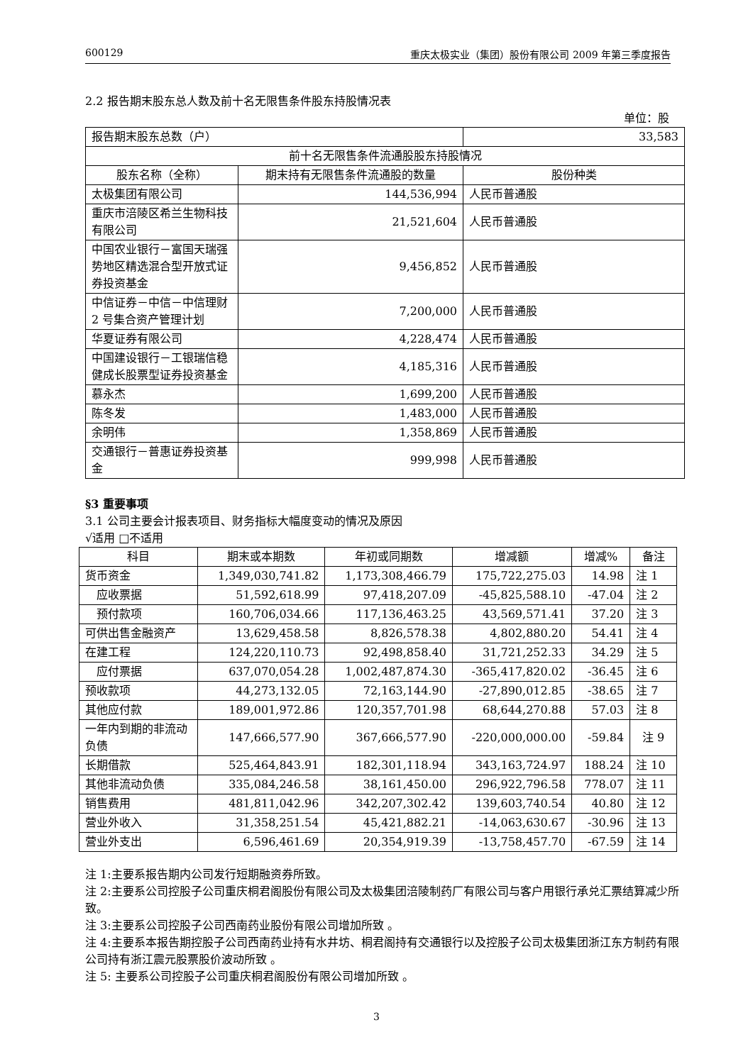600129 重庆太极实业（集团）股份有限公司 2009 年第三季度报告
2.2 报告期末股东总人数及前十名无限售条件股东持股情况表
单位：股
| 报告期末股东总数（户） | | 33,583 |
| 前十名无限售条件流通股股东持股情况 | | |
| 股东名称（全称） | 期末持有无限售条件流通股的数量 | 股份种类 |
| 太极集团有限公司 | 144,536,994 | 人民币普通股 |
| 重庆市涪陵区希兰生物科技有限公司 | 21,521,604 | 人民币普通股 |
| 中国农业银行－富国天瑞强势地区精选混合型开放式证券投资基金 | 9,456,852 | 人民币普通股 |
| 中信证券－中信－中信理财 2 号集合资产管理计划 | 7,200,000 | 人民币普通股 |
| 华夏证券有限公司 | 4,228,474 | 人民币普通股 |
| 中国建设银行－工银瑞信稳健成长股票型证券投资基金 | 4,185,316 | 人民币普通股 |
| 慕永杰 | 1,699,200 | 人民币普通股 |
| 陈冬发 | 1,483,000 | 人民币普通股 |
| 余明伟 | 1,358,869 | 人民币普通股 |
| 交通银行－普惠证券投资基金 | 999,998 | 人民币普通股 |
§3 重要事项
3.1 公司主要会计报表项目、财务指标大幅度变动的情况及原因
√适用 □不适用
| 科目 | 期末或本期数 | 年初或同期数 | 增减额 | 增减% | 备注 |
| --- | --- | --- | --- | --- | --- |
| 货币资金 | 1,349,030,741.82 | 1,173,308,466.79 | 175,722,275.03 | 14.98 | 注 1 |
| 应收票据 | 51,592,618.99 | 97,418,207.09 | -45,825,588.10 | -47.04 | 注 2 |
| 预付款项 | 160,706,034.66 | 117,136,463.25 | 43,569,571.41 | 37.20 | 注 3 |
| 可供出售金融资产 | 13,629,458.58 | 8,826,578.38 | 4,802,880.20 | 54.41 | 注 4 |
| 在建工程 | 124,220,110.73 | 92,498,858.40 | 31,721,252.33 | 34.29 | 注 5 |
| 应付票据 | 637,070,054.28 | 1,002,487,874.30 | -365,417,820.02 | -36.45 | 注 6 |
| 预收款项 | 44,273,132.05 | 72,163,144.90 | -27,890,012.85 | -38.65 | 注 7 |
| 其他应付款 | 189,001,972.86 | 120,357,701.98 | 68,644,270.88 | 57.03 | 注 8 |
| 一年内到期的非流动负债 | 147,666,577.90 | 367,666,577.90 | -220,000,000.00 | -59.84 | 注 9 |
| 长期借款 | 525,464,843.91 | 182,301,118.94 | 343,163,724.97 | 188.24 | 注 10 |
| 其他非流动负债 | 335,084,246.58 | 38,161,450.00 | 296,922,796.58 | 778.07 | 注 11 |
| 销售费用 | 481,811,042.96 | 342,207,302.42 | 139,603,740.54 | 40.80 | 注 12 |
| 营业外收入 | 31,358,251.54 | 45,421,882.21 | -14,063,630.67 | -30.96 | 注 13 |
| 营业外支出 | 6,596,461.69 | 20,354,919.39 | -13,758,457.70 | -67.59 | 注 14 |
注 1:主要系报告期内公司发行短期融资券所致。
注 2:主要系公司控股子公司重庆桐君阁股份有限公司及太极集团涪陵制药厂有限公司与客户用银行承兑汇票结算减少所致。
注 3:主要系公司控股子公司西南药业股份有限公司增加所致 。
注 4:主要系本报告期控股子公司西南药业持有水井坊、桐君阁持有交通银行以及控股子公司太极集团浙江东方制药有限公司持有浙江震元股票股价波动所致 。
注 5: 主要系公司控股子公司重庆桐君阁股份有限公司增加所致 。
3